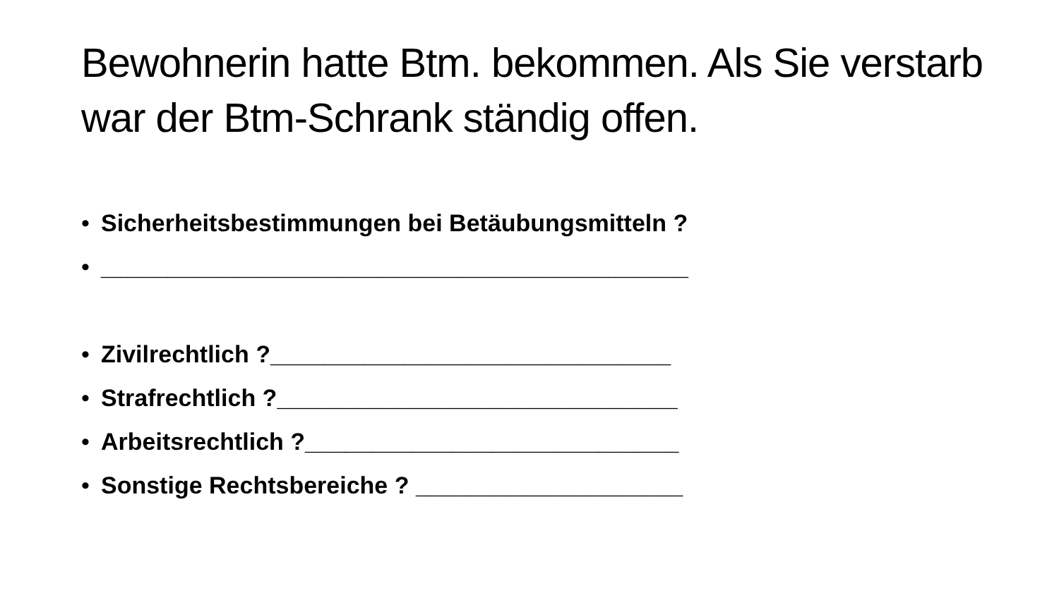Bewohnerin hatte Btm. bekommen. Als Sie verstarb war der Btm-Schrank ständig offen.
• Sicherheitsbestimmungen bei Betäubungsmitteln ?
• ____________________________________________
• Zivilrechtlich ?______________________________
• Strafrechtlich ?______________________________
• Arbeitsrechtlich ?____________________________
• Sonstige Rechtsbereiche ? ____________________